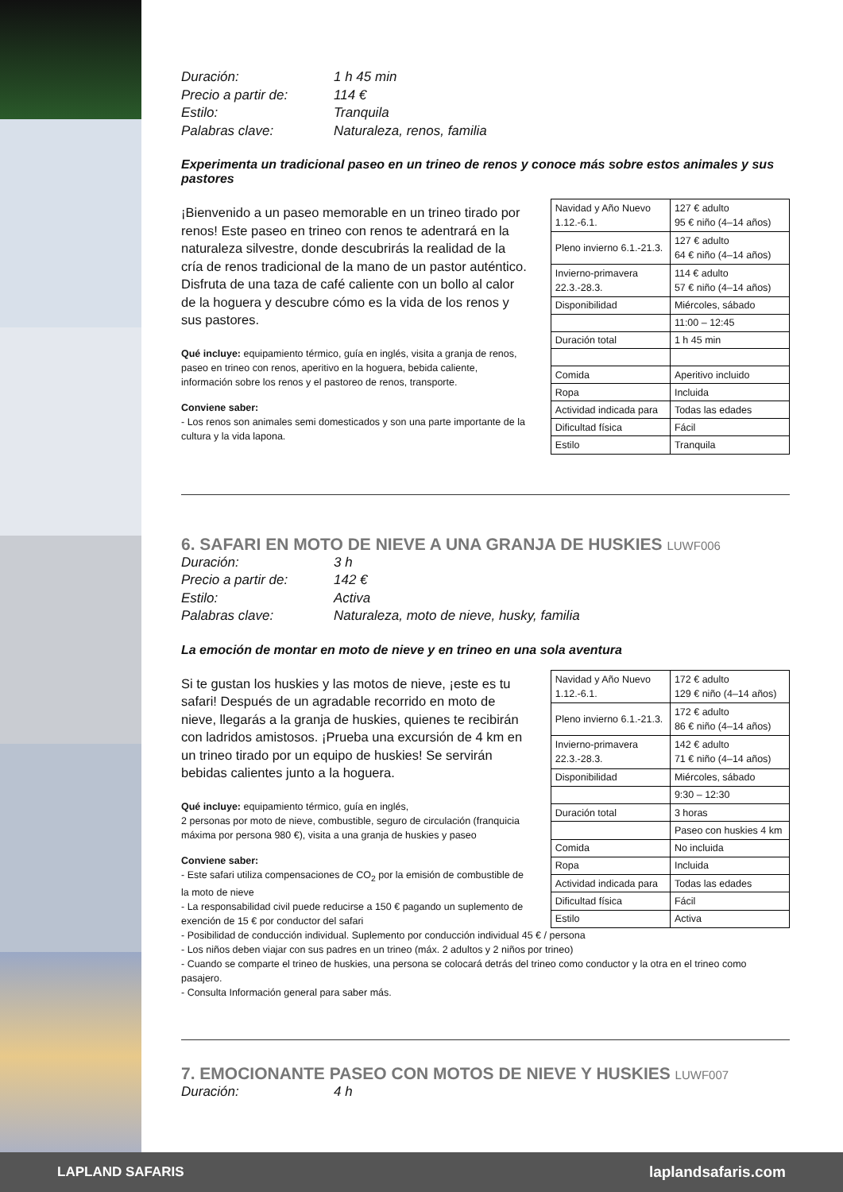Duración:
1 h 45 min
Precio a partir de:
114 €
Estilo:
Tranquila
Palabras clave:
Naturaleza, renos, familia
Experimenta un tradicional paseo en un trineo de renos y conoce más sobre estos animales y sus pastores
¡Bienvenido a un paseo memorable en un trineo tirado por renos! Este paseo en trineo con renos te adentrará en la naturaleza silvestre, donde descubrirás la realidad de la cría de renos tradicional de la mano de un pastor auténtico. Disfruta de una taza de café caliente con un bollo al calor de la hoguera y descubre cómo es la vida de los renos y sus pastores.
Qué incluye: equipamiento térmico, guía en inglés, visita a granja de renos, paseo en trineo con renos, aperitivo en la hoguera, bebida caliente, información sobre los renos y el pastoreo de renos, transporte.
Conviene saber:
- Los renos son animales semi domesticados y son una parte importante de la cultura y la vida lapona.
| Navidad y Año Nuevo 1.12.-6.1. | 127 € adulto 95 € niño (4–14 años) |
| Pleno invierno 6.1.-21.3. | 127 € adulto 64 € niño (4–14 años) |
| Invierno-primavera 22.3.-28.3. | 114 € adulto 57 € niño (4–14 años) |
| Disponibilidad | Miércoles, sábado |
| | 11:00 – 12:45 |
| Duración total | 1 h 45 min |
| Comida | Aperitivo incluido |
| Ropa | Incluida |
| Actividad indicada para | Todas las edades |
| Dificultad física | Fácil |
| Estilo | Tranquila |
6. SAFARI EN MOTO DE NIEVE A UNA GRANJA DE HUSKIES LUWF006
Duración:
3 h
Precio a partir de:
142 €
Estilo:
Activa
Palabras clave:
Naturaleza, moto de nieve, husky, familia
La emoción de montar en moto de nieve y en trineo en una sola aventura
Si te gustan los huskies y las motos de nieve, ¡este es tu safari! Después de un agradable recorrido en moto de nieve, llegarás a la granja de huskies, quienes te recibirán con ladridos amistosos. ¡Prueba una excursión de 4 km en un trineo tirado por un equipo de huskies! Se servirán bebidas calientes junto a la hoguera.
Qué incluye: equipamiento térmico, guía en inglés,
2 personas por moto de nieve, combustible, seguro de circulación (franquicia máxima por persona 980 €), visita a una granja de huskies y paseo
Conviene saber:
- Este safari utiliza compensaciones de CO<sub>2</sub> por la emisión de combustible de la moto de nieve
- La responsabilidad civil puede reducirse a 150 € pagando un suplemento de exención de 15 € por conductor del safari
| Navidad y Año Nuevo 1.12.-6.1. | 172 € adulto 129 € niño (4–14 años) |
| Pleno invierno 6.1.-21.3. | 172 € adulto 86 € niño (4–14 años) |
| Invierno-primavera 22.3.-28.3. | 142 € adulto 71 € niño (4–14 años) |
| Disponibilidad | Miércoles, sábado |
| | 9:30 – 12:30 |
| Duración total | 3 horas |
| | Paseo con huskies 4 km |
| Comida | No incluida |
| Ropa | Incluida |
| Actividad indicada para | Todas las edades |
| Dificultad física | Fácil |
| Estilo | Activa |
- Posibilidad de conducción individual. Suplemento por conducción individual 45 € / persona
- Los niños deben viajar con sus padres en un trineo (máx. 2 adultos y 2 niños por trineo)
- Cuando se comparte el trineo de huskies, una persona se colocará detrás del trineo como conductor y la otra en el trineo como pasajero.
- Consulta Información general para saber más.
7. EMOCIONANTE PASEO CON MOTOS DE NIEVE Y HUSKIES LUWF007
Duración:
4 h
LAPLAND SAFARIS laplandsafaris.com